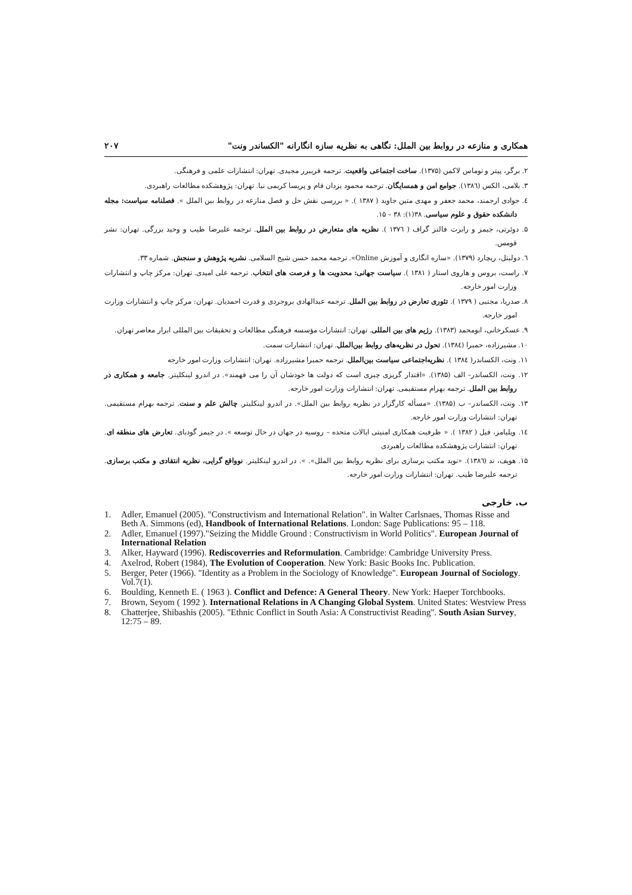همکاری و منازعه در روابط بین الملل: نگاهی به نظریه سازه انگارانه "الکساندر ونت" ۲۰۷
۲. برگر، پیتر و توماس لاکمن (۱۳۷۵). ساخت اجتماعی واقعیت. ترجمه فریبرز مجیدی. تهران: انتشارات علمی و فرهنگی.
۳. بلامی، الکس (۱۳۸٦). جوامع امن و همسایگان. ترجمه محمود یزدان فام و پریسا کریمی نیا. تهران: پژوهشکده مطالعات راهبردی.
٤. جوادی ارجمند، محمد جعفر و مهدی متین جاوید ( ۱۳۸۷ ). « بررسی نقش حل و فصل منازعه در روابط بین الملل ». فصلنامه سیاست: مجله دانشکده حقوق و علوم سیاسی. ۳۸(۱): ۳۸ – ۱۵.
۵. دوئرتی، جیمز و رابرت فالتز گراف ( ۱۳۷٦ ). نظریه های متعارض در روابط بین الملل. ترجمه علیرضا طیب و وحید بزرگی. تهران: نشر قومس.
٦. دولیتل، ریچارد (۱۳۷۹). «سازه انگاری و آموزش Online». ترجمه محمد حسن شیخ السلامی. نشریه پژوهش و سنجش. شماره ۳۳.
۷. راست، بروس و هاروی استار ( ۱۳۸۱ ). سیاست جهانی: محدویت ها و فرصت های انتخاب. ترجمه علی امیدی. تهران: مرکز چاپ و انتشارات وزارت امور خارجه.
۸. صدریا، مجتبی ( ۱۳۷۹ ). تئوری تعارض در روابط بین الملل. ترجمه عبدالهادی بروجردی و قدرت احمدیان. تهران: مرکز چاپ و انتشارات وزارت امور خارجه.
۹. عسکرخانی، ابومحمد (۱۳۸۳). رژیم های بین المللی. تهران: انتشارات مؤسسه فرهنگی مطالعات و تحقیقات بین المللی ابرار معاصر تهران.
۱۰. مشیرزاده، حمیرا (۱۳۸٤). تحول در نظریه‌های روابط بین‌الملل. تهران: انتشارات سمت.
۱۱. ونت، الکساندر( ۱۳۸٤ ). نظریه‌اجتماعی سیاست بین‌الملل. ترجمه حمیرا مشیرزاده. تهران: انتشارات وزارت امور خارجه
۱۲. ونت، الکساندر– الف (۱۳۸۵). «اقتدار گریزی چیزی است که دولت ها خودشان آن را می فهمند». در اندرو لینکلیتر. جامعه و همکاری در روابط بین الملل. ترجمه بهرام مستقیمی. تهران: انتشارات وزارت امور خارجه.
۱۳. ونت، الکساندر– ب (۱۳۸۵). «مسأله کارگزار در نظریه روابط بین الملل». در اندرو لینکلیتر. چالش علم و سنت. ترجمه بهرام مستقیمی. تهران: انتشارات وزارت امور خارجه.
۱٤. ویلیامز، فیل ( ۱۳۸۲ ). « ظرفیت همکاری امنیتی ایالات متحده – روسیه در جهان در حال توسعه ». در جیمز گودبای. تعارض های منطقه ای. تهران: انتشارات پژوهشکده مطالعات راهبردی
۱۵. هویف، تد (۱۳۸٦). «نوید مکتب برسازی برای نظریه روابط بین الملل». ». در اندرو لینکلیتر. نوواقع گرایی، نظریه انتقادی و مکتب برسازی. ترجمه علیرضا طیب. تهران: انتشارات وزارت امور خارجه.
ب. خارجی
1. Adler, Emanuel (2005). "Constructivism and International Relation". in Walter Carlsnaes, Thomas Risse and Beth A. Simmons (ed), Handbook of International Relations. London: Sage Publications: 95 – 118.
2. Adler, Emanuel (1997)."Seizing the Middle Ground : Constructivism in World Politics". European Journal of International Relation
3. Alker, Hayward (1996). Rediscoverries and Reformulation. Cambridge: Cambridge University Press.
4. Axelrod, Robert (1984), The Evolution of Cooperation. New York: Basic Books Inc. Publication.
5. Berger, Peter (1966). "Identity as a Problem in the Sociology of Knowledge". European Journal of Sociology. Vol.7(1).
6. Boulding, Kenneth E. ( 1963 ). Conflict and Defence: A General Theory. New York: Haeper Torchbooks.
7. Brown, Seyom ( 1992 ). International Relations in A Changing Global System. United States: Westview Press
8. Chatterjee, Shibashis (2005). "Ethnic Conflict in South Asia: A Constructivist Reading". South Asian Survey, 12:75 – 89.